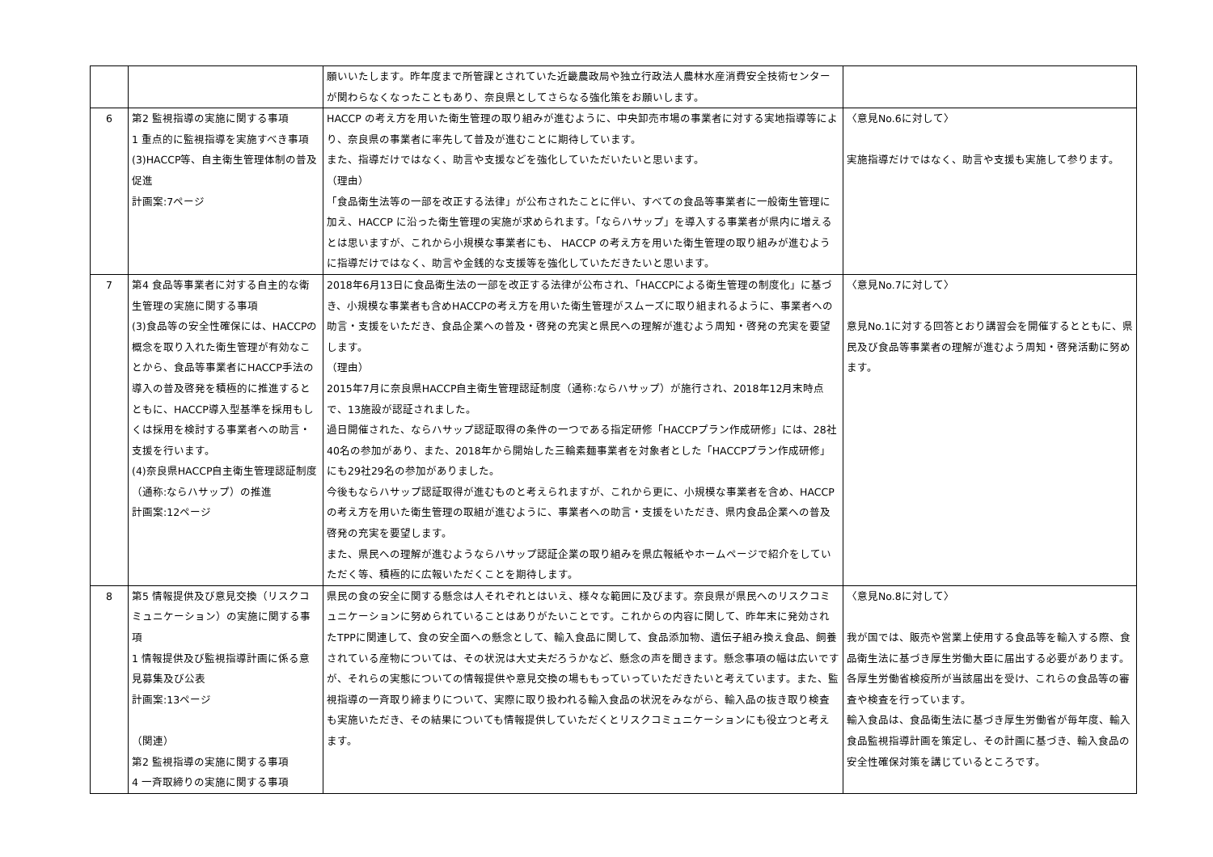| | | 願いいたします。昨年度まで所管課とされていた近畿農政局や独立行政法人農林水産消費安全技術センターが関わらなくなったこともあり、奈良県としてさらなる強化策をお願いします。 | |
| 6 | 第2 監視指導の実施に関する事項 1 重点的に監視指導を実施すべき事項 (3)HACCP等、自主衛生管理体制の普及促進 計画案:7ページ | HACCP の考え方を用いた衛生管理の取り組みが進むように、中央卸売市場の事業者に対する実地指導等により、奈良県の事業者に率先して普及が進むことに期待しています。 また、指導だけではなく、助言や支援などを強化していただいたいと思います。 （理由） 「食品衛生法等の一部を改正する法律」が公布されたことに伴い、すべての食品等事業者に一般衛生管理に加え、HACCP に沿った衛生管理の実施が求められます。「ならハサップ」を導入する事業者が県内に増えるとは思いますが、これから小規模な事業者にも、 HACCP の考え方を用いた衛生管理の取り組みが進むように指導だけではなく、助言や金銭的な支援等を強化していただきたいと思います。 | 〈意見No.6に対して〉 実施指導だけではなく、助言や支援も実施して参ります。 |
| 7 | 第4 食品等事業者に対する自主的な衛生管理の実施に関する事項 (3)食品等の安全性確保には、HACCPの概念を取り入れた衛生管理が有効なことから、食品等事業者にHACCP手法の導入の普及啓発を積極的に推進するとともに、HACCP導入型基準を採用もしくは採用を検討する事業者への助言・支援を行います。 (4)奈良県HACCP自主衛生管理認証制度（通称:ならハサップ）の推進 計画案:12ページ | 2018年6月13日に食品衛生法の一部を改正する法律が公布され、「HACCPによる衛生管理の制度化」に基づき、小規模な事業者も含めHACCPの考え方を用いた衛生管理がスムーズに取り組まれるように、事業者への助言・支援をいただき、食品企業への普及・啓発の充実と県民への理解が進むよう周知・啓発の充実を要望します。 （理由） 2015年7月に奈良県HACCP自主衛生管理認証制度（通称:ならハサップ）が施行され、2018年12月末時点で、13施設が認証されました。 過日開催された、ならハサップ認証取得の条件の一つである指定研修「HACCPプラン作成研修」には、28社40名の参加があり、また、2018年から開始した三輪素麺事業者を対象者とした「HACCPプラン作成研修」にも29社29名の参加がありました。 今後もならハサップ認証取得が進むものと考えられますが、これから更に、小規模な事業者を含め、HACCPの考え方を用いた衛生管理の取組が進むように、事業者への助言・支援をいただき、県内食品企業への普及啓発の充実を要望します。 また、県民への理解が進むようならハサップ認証企業の取り組みを県広報紙やホームページで紹介をしていただく等、積極的に広報いただくことを期待します。 | 〈意見No.7に対して〉 意見No.1に対する回答とおり講習会を開催するとともに、県民及び食品等事業者の理解が進むよう周知・啓発活動に努めます。 |
| 8 | 第5 情報提供及び意見交換（リスクコミュニケーション）の実施に関する事項 1 情報提供及び監視指導計画に係る意見募集及び公表 計画案:13ページ （関連） 第2 監視指導の実施に関する事項 4 一斉取締りの実施に関する事項 | 県民の食の安全に関する懸念は人それぞれとはいえ、様々な範囲に及びます。奈良県が県民へのリスクコミュニケーションに努められていることはありがたいことです。これからの内容に関して、昨年末に発効されたTPPに関連して、食の安全面への懸念として、輸入食品に関して、食品添加物、遺伝子組み換え食品、飼養されている産物については、その状況は大丈夫だろうかなど、懸念の声を聞きます。懸念事項の幅は広いですが、それらの実態についての情報提供や意見交換の場ももっていっていただきたいと考えています。また、監視指導の一斉取り締まりについて、実際に取り扱われる輸入食品の状況をみながら、輸入品の抜き取り検査も実施いただき、その結果についても情報提供していただくとリスクコミュニケーションにも役立つと考えます。 | 〈意見No.8に対して〉 我が国では、販売や営業上使用する食品等を輸入する際、食品衛生法に基づき厚生労働大臣に届出する必要があります。各厚生労働省検疫所が当該届出を受け、これらの食品等の審査や検査を行っています。 輸入食品は、食品衛生法に基づき厚生労働省が毎年度、輸入食品監視指導計画を策定し、その計画に基づき、輸入食品の安全性確保対策を講じているところです。 |